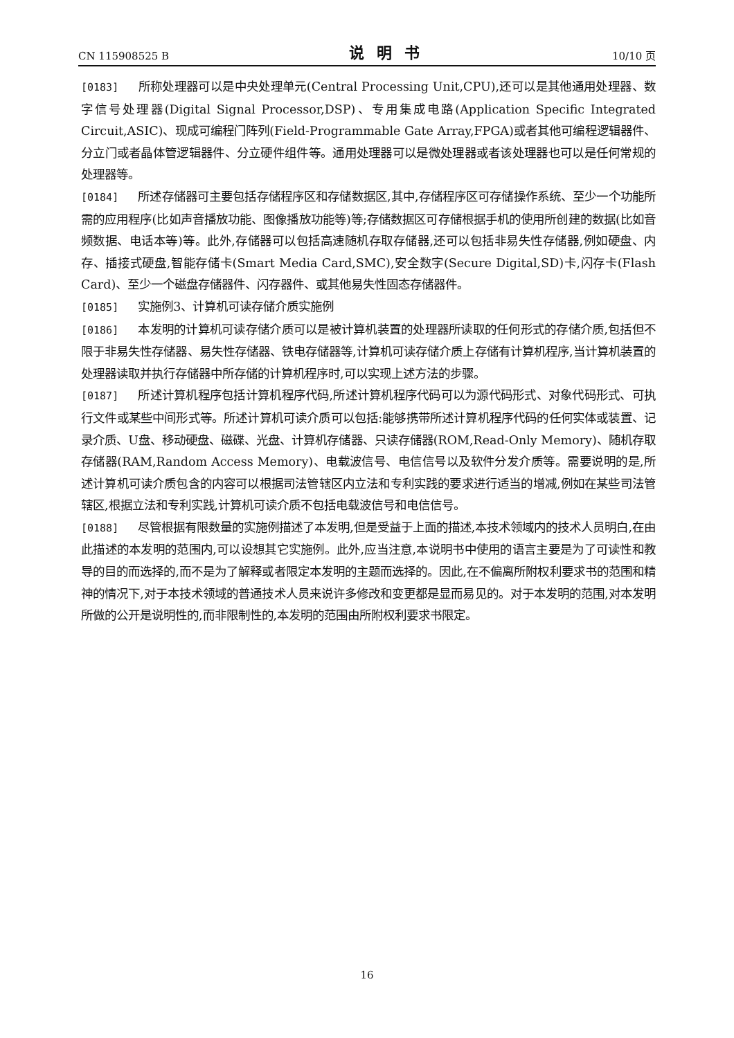CN 115908525 B 说明书 10/10 页
[0183] 所称处理器可以是中央处理单元(Central Processing Unit,CPU),还可以是其他通用处理器、数字信号处理器(Digital Signal Processor,DSP)、专用集成电路(Application Specific Integrated Circuit,ASIC)、现成可编程门阵列(Field-Programmable Gate Array,FPGA)或者其他可编程逻辑器件、分立门或者晶体管逻辑器件、分立硬件组件等。通用处理器可以是微处理器或者该处理器也可以是任何常规的处理器等。
[0184] 所述存储器可主要包括存储程序区和存储数据区,其中,存储程序区可存储操作系统、至少一个功能所需的应用程序(比如声音播放功能、图像播放功能等)等;存储数据区可存储根据手机的使用所创建的数据(比如音频数据、电话本等)等。此外,存储器可以包括高速随机存取存储器,还可以包括非易失性存储器,例如硬盘、内存、插接式硬盘,智能存储卡(Smart Media Card,SMC),安全数字(Secure Digital,SD)卡,闪存卡(Flash Card)、至少一个磁盘存储器件、闪存器件、或其他易失性固态存储器件。
[0185] 实施例3、计算机可读存储介质实施例
[0186] 本发明的计算机可读存储介质可以是被计算机装置的处理器所读取的任何形式的存储介质,包括但不限于非易失性存储器、易失性存储器、铁电存储器等,计算机可读存储介质上存储有计算机程序,当计算机装置的处理器读取并执行存储器中所存储的计算机程序时,可以实现上述方法的步骤。
[0187] 所述计算机程序包括计算机程序代码,所述计算机程序代码可以为源代码形式、对象代码形式、可执行文件或某些中间形式等。所述计算机可读介质可以包括:能够携带所述计算机程序代码的任何实体或装置、记录介质、U盘、移动硬盘、磁碟、光盘、计算机存储器、只读存储器(ROM,Read-Only Memory)、随机存取存储器(RAM,Random Access Memory)、电载波信号、电信信号以及软件分发介质等。需要说明的是,所述计算机可读介质包含的内容可以根据司法管辖区内立法和专利实践的要求进行适当的增减,例如在某些司法管辖区,根据立法和专利实践,计算机可读介质不包括电载波信号和电信信号。
[0188] 尽管根据有限数量的实施例描述了本发明,但是受益于上面的描述,本技术领域内的技术人员明白,在由此描述的本发明的范围内,可以设想其它实施例。此外,应当注意,本说明书中使用的语言主要是为了可读性和教导的目的而选择的,而不是为了解释或者限定本发明的主题而选择的。因此,在不偏离所附权利要求书的范围和精神的情况下,对于本技术领域的普通技术人员来说许多修改和变更都是显而易见的。对于本发明的范围,对本发明所做的公开是说明性的,而非限制性的,本发明的范围由所附权利要求书限定。
16